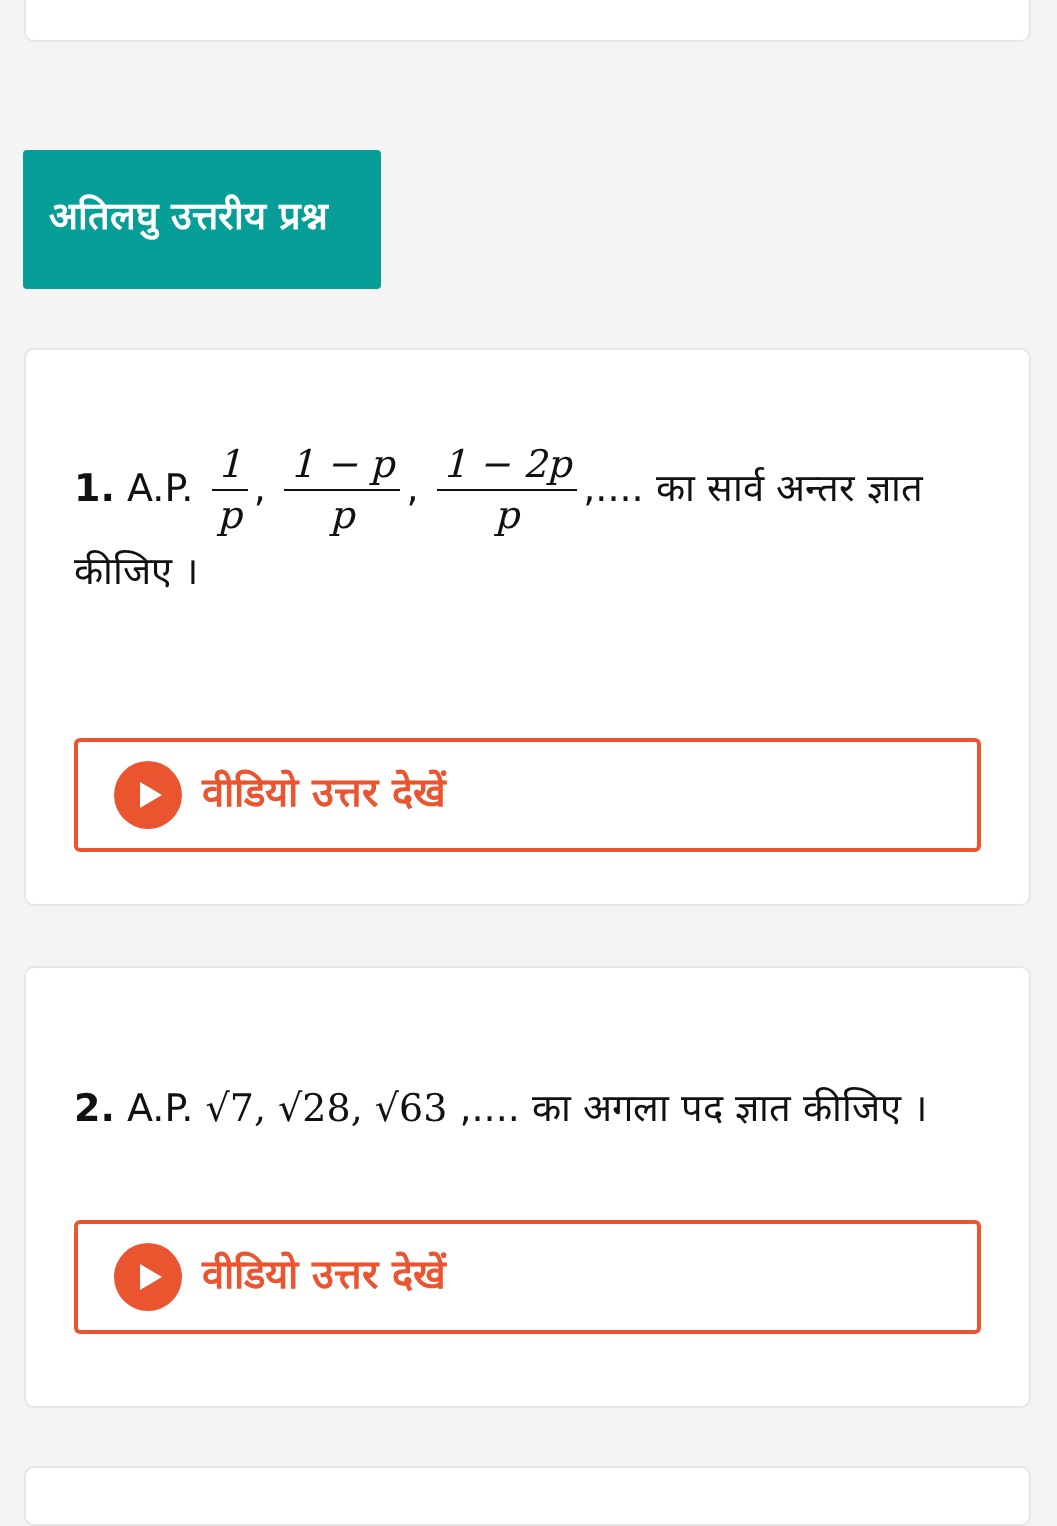अतिलघु उत्तरीय प्रश्न
1. A.P. 1 p, 1 − p p, 1 − 2p p,.... का सार्व अन्तर ज्ञात कीजिए ।
वीडियो उत्तर देखें
2. A.P. √7, √28, √63 ,.... का अगला पद ज्ञात कीजिए ।
वीडियो उत्तर देखें